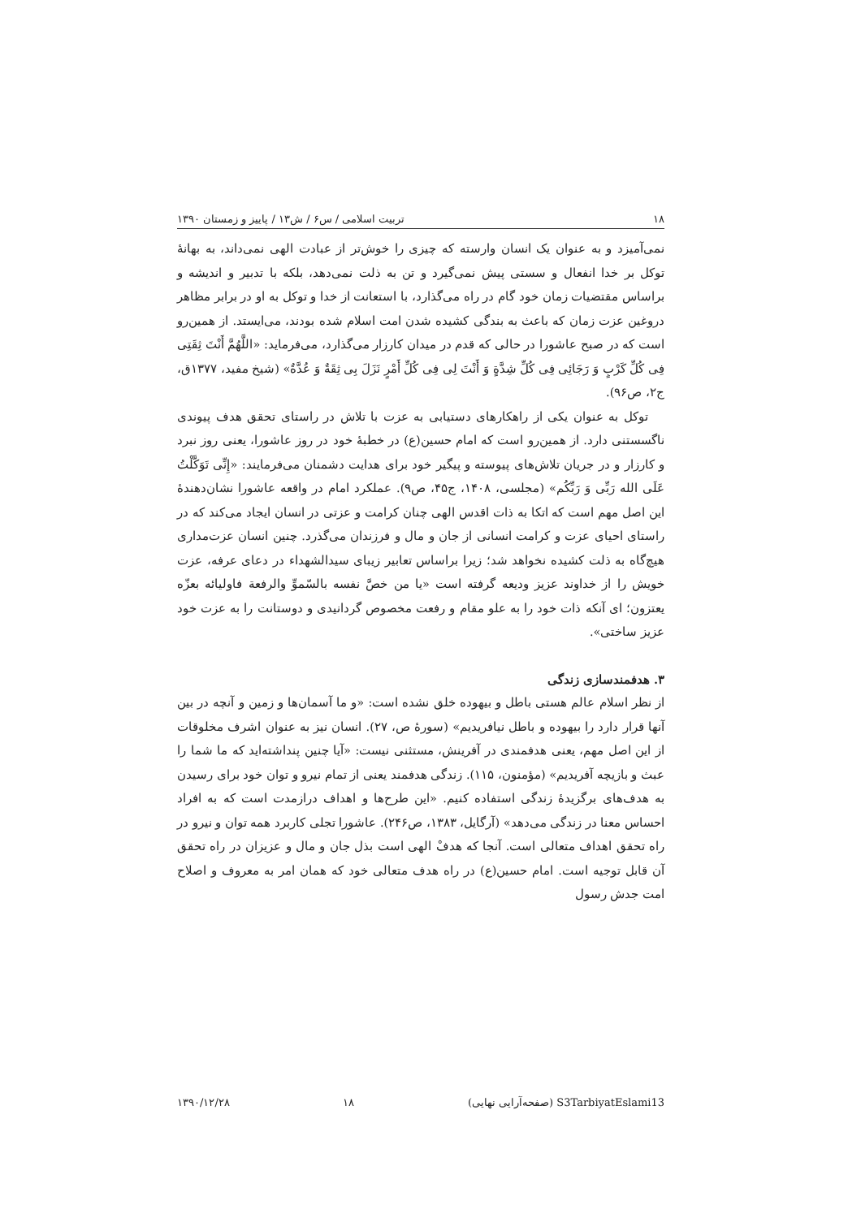۱۸ تربیت اسلامی / س۶ / ش۱۳ / پاییز و زمستان ۱۳۹۰
نمی‌آمیزد و به عنوان یک انسان وارسته که چیزی را خوش‌تر از عبادت الهی نمی‌داند، به بهانهٔ توکل بر خدا انفعال و سستی پیش نمی‌گیرد و تن به ذلت نمی‌دهد، بلکه با تدبیر و اندیشه و براساس مقتضیات زمان خود گام در راه می‌گذارد، با استعانت از خدا و توکل به او در برابر مظاهر دروغین عزت زمان که باعث به بندگی کشیده شدن امت اسلام شده بودند، می‌ایستد. از همین‌رو است که در صبح عاشورا در حالی که قدم در میدان کارزار می‌گذارد، می‌فرماید: «اللَّهُمَّ أَنْتَ ثِقَتِی فِی کُلِّ کَرْبٍ وَ رَجَائِی فِی کُلِّ شِدَّةٍ وَ أَنْتَ لِی فِی کُلِّ أَمْرٍ نَزَلَ بِی ثِقَةٌ وَ عُدَّةٌ» (شیخ مفید، ۱۳۷۷ق، ج۲، ص۹۶).
توکل به عنوان یکی از راهکارهای دستیابی به عزت با تلاش در راستای تحقق هدف پیوندی ناگسستنی دارد. از همین‌رو است که امام حسین(ع) در خطبهٔ خود در روز عاشورا، یعنی روز نبرد و کارزار و در جریان تلاش‌های پیوسته و پیگیر خود برای هدایت دشمنان می‌فرمایند: «إِنِّی تَوَکَّلْتُ عَلَی الله رَبِّی وَ رَبِّکُم» (مجلسی، ۱۴۰۸، ج۴۵، ص۹). عملکرد امام در واقعه عاشورا نشان‌دهندهٔ این اصل مهم است که اتکا به ذات اقدس الهی چنان کرامت و عزتی در انسان ایجاد می‌کند که در راستای احیای عزت و کرامت انسانی از جان و مال و فرزندان می‌گذرد. چنین انسان عزت‌مداری هیچ‌گاه به ذلت کشیده نخواهد شد؛ زیرا براساس تعابیر زیبای سیدالشهداء در دعای عرفه، عزت خویش را از خداوند عزیز ودیعه گرفته است «یا من خصَّ نفسه بالسّموِّ والرفعة فاولیائه بعزّه یعتزون؛ ای آنکه ذات خود را به علو مقام و رفعت مخصوص گردانیدی و دوستانت را به عزت خود عزیز ساختی».
۳. هدفمندسازی زندگی
از نظر اسلام عالم هستی باطل و بیهوده خلق نشده است: «و ما آسمان‌ها و زمین و آنچه در بین آنها قرار دارد را بیهوده و باطل نیافریدیم» (سورهٔ ص، ۲۷). انسان نیز به عنوان اشرف مخلوقات از این اصل مهم، یعنی هدفمندی در آفرینش، مستثنی نیست: «آیا چنین پنداشته‌اید که ما شما را عبث و بازیچه آفریدیم» (مؤمنون، ۱۱۵). زندگی هدفمند یعنی از تمام نیرو و توان خود برای رسیدن به هدف‌های برگزیدهٔ زندگی استفاده کنیم. «این طرح‌ها و اهداف درازمدت است که به افراد احساس معنا در زندگی می‌دهد» (آرگایل، ۱۳۸۳، ص۲۴۶). عاشورا تجلی کاربرد همه توان و نیرو در راه تحقق اهداف متعالی است. آنجا که هدفْ الهی است بذل جان و مال و عزیزان در راه تحقق آن قابل توجیه است. امام حسین(ع) در راه هدف متعالی خود که همان امر به معروف و اصلاح امت جدش رسول
S3TarbiyatEslami13 (صفحه‌آرایی نهایی) ۱۸ ۱۳۹۰/۱۲/۲۸